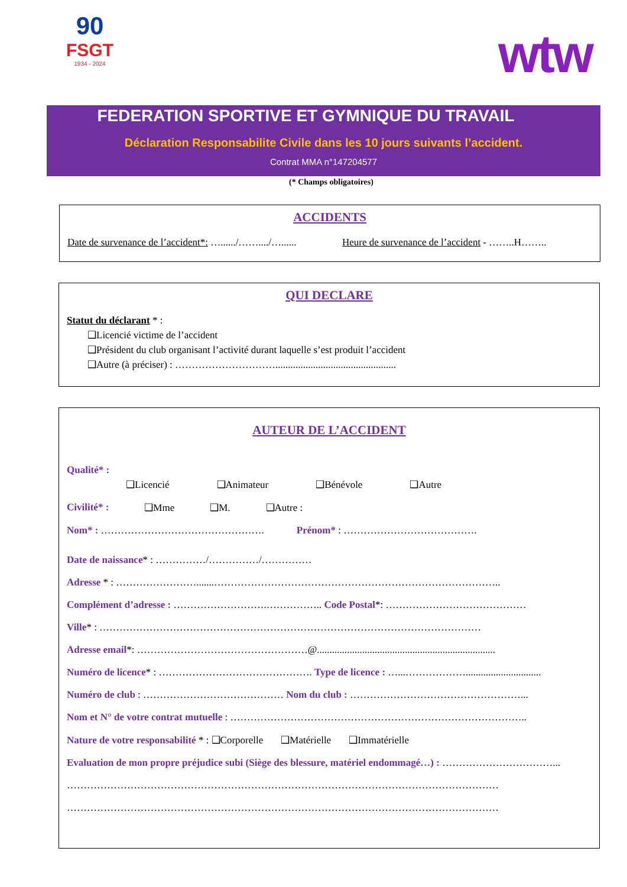90
FSGT
1934 - 2024
wtw
FEDERATION SPORTIVE ET GYMNIQUE DU TRAVAIL
Déclaration Responsabilite Civile dans les 10 jours suivants l’accident.
Contrat MMA n°147204577
(* Champs obligatoires)
ACCIDENTS
Date de survenance de l’accident*: …....../……..../…...... Heure de survenance de l’accident - ……..H……..
QUI DECLARE
Statut du déclarant * :
❑Licencié victime de l’accident
❑Président du club organisant l’activité durant laquelle s’est produit l’accident
❑Autre (à préciser) : …………………………................................................
AUTEUR DE L’ACCIDENT
Qualité* :
❑Licencié ❑Animateur ❑Bénévole ❑Autre
Civilité* : ❑Mme ❑M. ❑Autre :
Nom* : …………………………………………. Prénom* : ………………………………….
Date de naissance* : ……………/……………/……………
Adresse * : …………………….......…………………………………………………………………………..
Complément d’adresse : ……………………….…………….. Code Postal*: ……………………………………
Ville* : ……………………………………………………………………………………………………
Adresse email*: ……………………………………………@.......................................................................
Numéro de licence* : ………………………………………. Type de licence : …...………………..............................
Numéro de club : …………………………………… Nom du club : ……………………………………………...
Nom et N° de votre contrat mutuelle : ……………………………………………………………………………..
Nature de votre responsabilité * : ❑Corporelle ❑Matérielle ❑Immatérielle
Evaluation de mon propre préjudice subi (Siège des blessure, matériel endommagé…) : ……………………………...
…………………………………………………………………………………………………………………
…………………………………………………………………………………………………………………